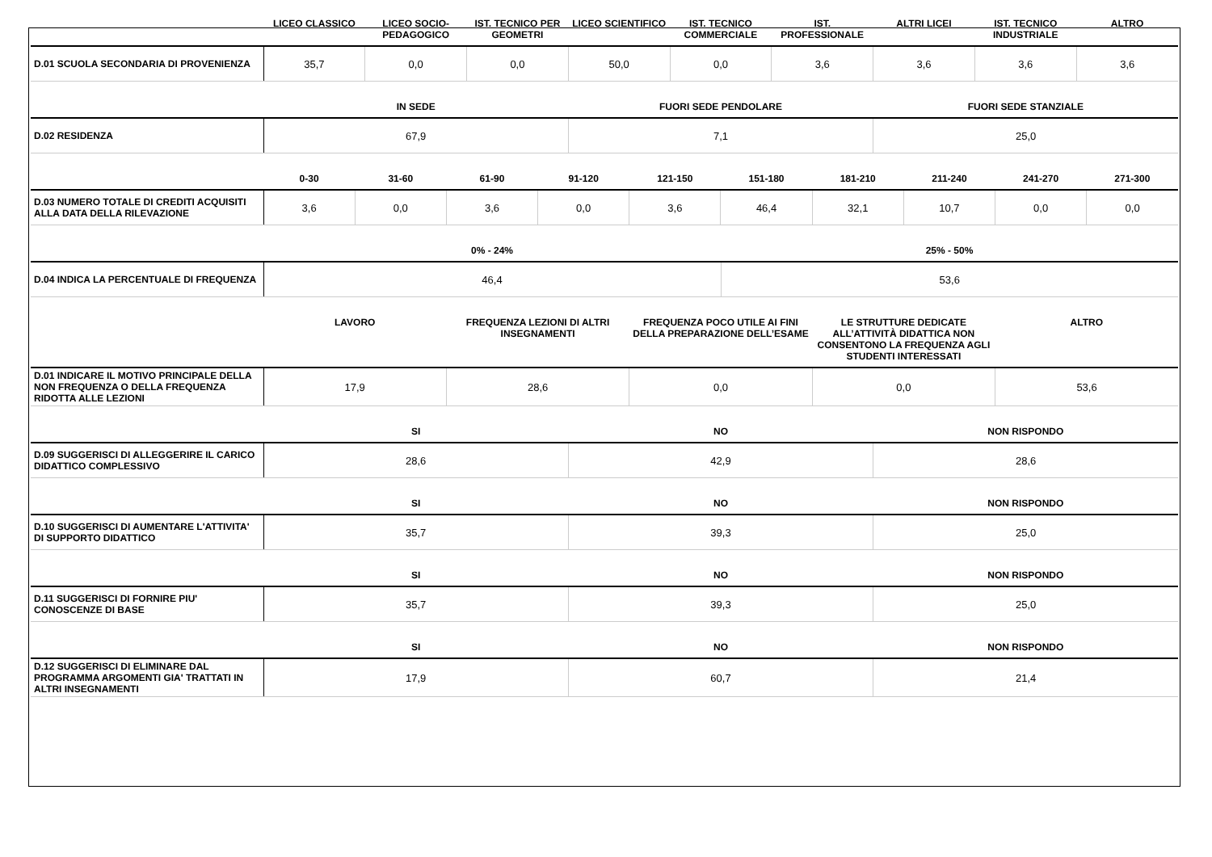| | LICEO CLASSICO | LICEO SOCIO-PEDAGOGICO | IST. TECNICO PER GEOMETRI | LICEO SCIENTIFICO | IST. TECNICO COMMERCIALE | IST. PROFESSIONALE | ALTRI LICEI | IST. TECNICO INDUSTRIALE | ALTRO |
| --- | --- | --- | --- | --- | --- | --- | --- | --- | --- |
| D.01 SCUOLA SECONDARIA DI PROVENIENZA | 35,7 | 0,0 | 0,0 | 50,0 | 0,0 | 3,6 | 3,6 | 3,6 | 3,6 |
| | IN SEDE | FUORI SEDE PENDOLARE | FUORI SEDE STANZIALE |
| --- | --- | --- | --- |
| D.02 RESIDENZA | 67,9 | 7,1 | 25,0 |
| | 0-30 | 31-60 | 61-90 | 91-120 | 121-150 | 151-180 | 181-210 | 211-240 | 241-270 | 271-300 |
| --- | --- | --- | --- | --- | --- | --- | --- | --- | --- | --- |
| D.03 NUMERO TOTALE DI CREDITI ACQUISITI ALLA DATA DELLA RILEVAZIONE | 3,6 | 0,0 | 3,6 | 0,0 | 3,6 | 46,4 | 32,1 | 10,7 | 0,0 | 0,0 |
| | 0% - 24% | 25% - 50% |
| --- | --- | --- |
| D.04 INDICA LA PERCENTUALE DI FREQUENZA | 46,4 | 53,6 |
| | LAVORO | FREQUENZA LEZIONI DI ALTRI INSEGNAMENTI | FREQUENZA POCO UTILE AI FINI DELLA PREPARAZIONE DELL’ESAME | LE STRUTTURE DEDICATE ALL’ATTIVITÀ DIDATTICA NON CONSENTONO LA FREQUENZA AGLI STUDENTI INTERESSATI | ALTRO |
| --- | --- | --- | --- | --- | --- |
| D.01 INDICARE IL MOTIVO PRINCIPALE DELLA NON FREQUENZA O DELLA FREQUENZA RIDOTTA ALLE LEZIONI | 17,9 | 28,6 | 0,0 | 0,0 | 53,6 |
| | SI | NO | NON RISPONDO |
| --- | --- | --- | --- |
| D.09 SUGGERISCI DI ALLEGGERIRE IL CARICO DIDATTICO COMPLESSIVO | 28,6 | 42,9 | 28,6 |
| | SI | NO | NON RISPONDO |
| --- | --- | --- | --- |
| D.10 SUGGERISCI DI AUMENTARE L'ATTIVITA' DI SUPPORTO DIDATTICO | 35,7 | 39,3 | 25,0 |
| | SI | NO | NON RISPONDO |
| --- | --- | --- | --- |
| D.11 SUGGERISCI DI FORNIRE PIU' CONOSCENZE DI BASE | 35,7 | 39,3 | 25,0 |
| | SI | NO | NON RISPONDO |
| --- | --- | --- | --- |
| D.12 SUGGERISCI DI ELIMINARE DAL PROGRAMMA ARGOMENTI GIA' TRATTATI IN ALTRI INSEGNAMENTI | 17,9 | 60,7 | 21,4 |